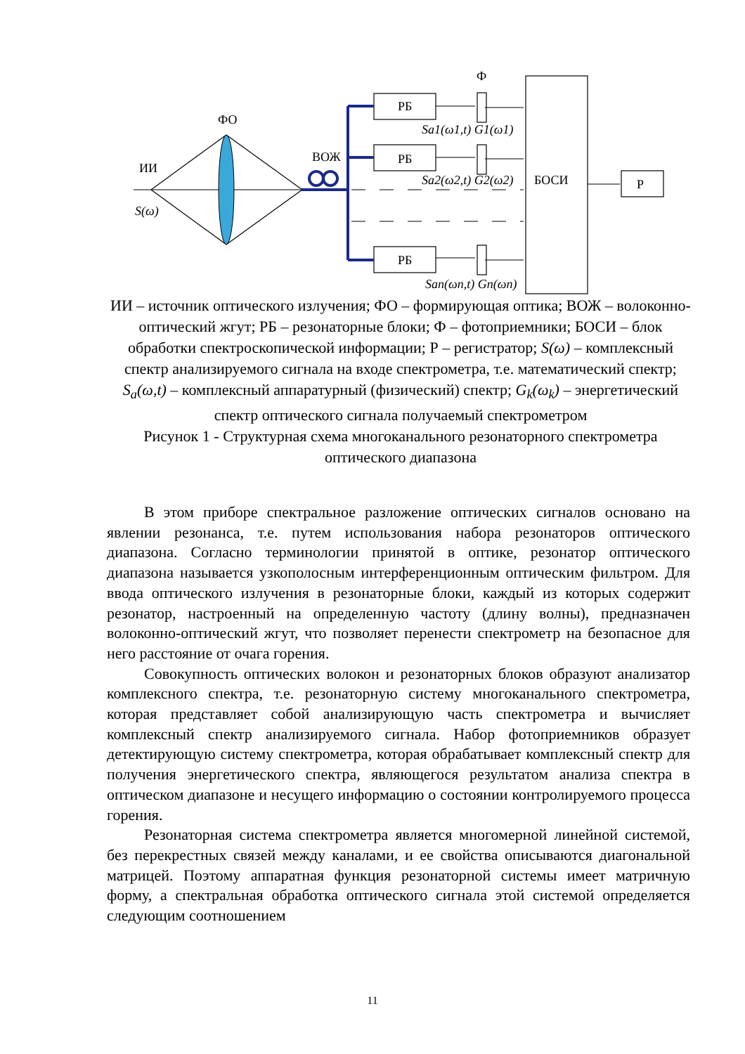ФО
ИИ
S(ω)
ВОЖ
Ф
РБ
РБ
РБ
БОСИ
Р
Sa1(ω1,t) G1(ω1)
Sa2(ω2,t) G2(ω2)
San(ωn,t) Gn(ωn)
ИИ – источник оптического излучения; ФО – формирующая оптика; ВОЖ – волоконно-оптический жгут; РБ – резонаторные блоки; Ф – фотоприемники; БОСИ – блок обработки спектроскопической информации; Р – регистратор; S(ω) – комплексный спектр анализируемого сигнала на входе спектрометра, т.е. математический спектр; S<sub>a</sub>(ω,t) – комплексный аппаратурный (физический) спектр; G<sub>k</sub>(ω<sub>k</sub>) – энергетический спектр оптического сигнала получаемый спектрометром
Рисунок 1 - Структурная схема многоканального резонаторного спектрометра оптического диапазона
В этом приборе спектральное разложение оптических сигналов основано на явлении резонанса, т.е. путем использования набора резонаторов оптического диапазона. Согласно терминологии принятой в оптике, резонатор оптического диапазона называется узкополосным интерференционным оптическим фильтром. Для ввода оптического излучения в резонаторные блоки, каждый из которых содержит резонатор, настроенный на определенную частоту (длину волны), предназначен волоконно-оптический жгут, что позволяет перенести спектрометр на безопасное для него расстояние от очага горения.
Совокупность оптических волокон и резонаторных блоков образуют анализатор комплексного спектра, т.е. резонаторную систему многоканального спектрометра, которая представляет собой анализирующую часть спектрометра и вычисляет комплексный спектр анализируемого сигнала. Набор фотоприемников образует детектирующую систему спектрометра, которая обрабатывает комплексный спектр для получения энергетического спектра, являющегося результатом анализа спектра в оптическом диапазоне и несущего информацию о состоянии контролируемого процесса горения.
Резонаторная система спектрометра является многомерной линейной системой, без перекрестных связей между каналами, и ее свойства описываются диагональной матрицей. Поэтому аппаратная функция резонаторной системы имеет матричную форму, а спектральная обработка оптического сигнала этой системой определяется следующим соотношением
11